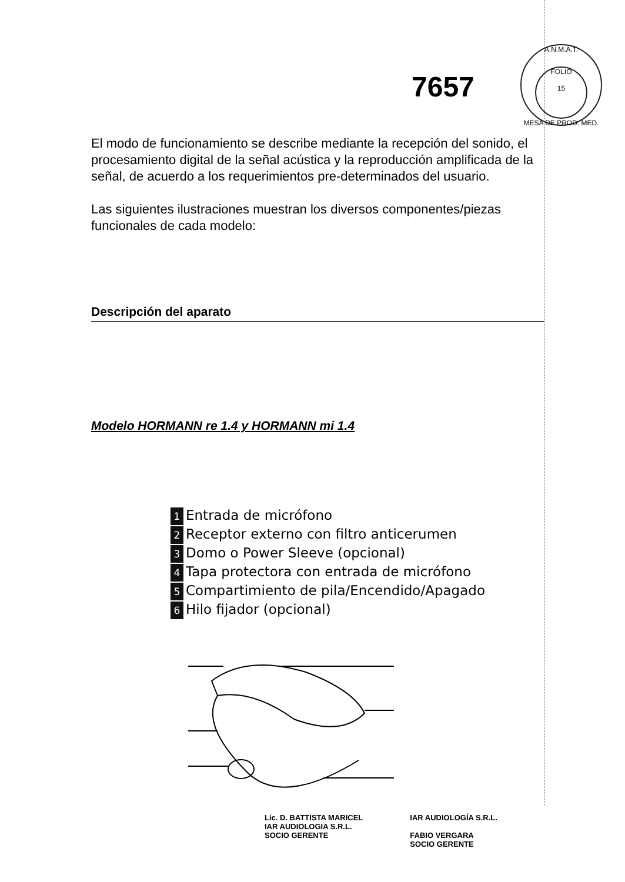A.N.M.A.T.
FOLIO
15
MESA DE PROD. MED.
7657
El modo de funcionamiento se describe mediante la recepción del sonido, el procesamiento digital de la señal acústica y la reproducción amplificada de la señal, de acuerdo a los requerimientos pre-determinados del usuario.
Las siguientes ilustraciones muestran los diversos componentes/piezas funcionales de cada modelo:
Descripción del aparato
Modelo HORMANN re 1.4 y HORMANN mi 1.4
1 Entrada de micrófono
2 Receptor externo con filtro anticerumen
3 Domo o Power Sleeve (opcional)
4 Tapa protectora con entrada de micrófono
5 Compartimiento de pila/Encendido/Apagado
6 Hilo fijador (opcional)
Lic. D. BATTISTA MARICEL
IAR AUDIOLOGIA S.R.L.
SOCIO GERENTE
IAR AUDIOLOGÍA S.R.L.
FABIO VERGARA
SOCIO GERENTE